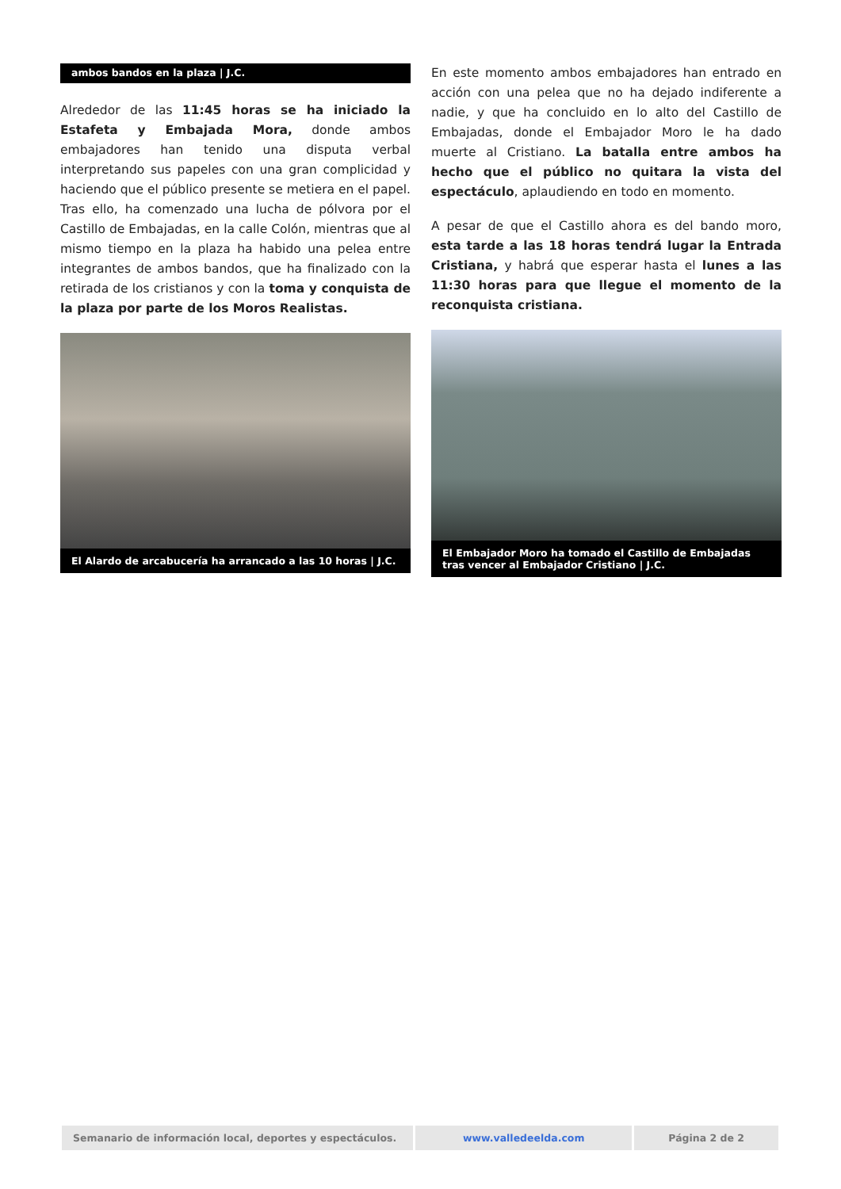ambos bandos en la plaza | J.C.
Alrededor de las 11:45 horas se ha iniciado la Estafeta y Embajada Mora, donde ambos embajadores han tenido una disputa verbal interpretando sus papeles con una gran complicidad y haciendo que el público presente se metiera en el papel. Tras ello, ha comenzado una lucha de pólvora por el Castillo de Embajadas, en la calle Colón, mientras que al mismo tiempo en la plaza ha habido una pelea entre integrantes de ambos bandos, que ha finalizado con la retirada de los cristianos y con la toma y conquista de la plaza por parte de los Moros Realistas.
El Alardo de arcabucería ha arrancado a las 10 horas | J.C.
En este momento ambos embajadores han entrado en acción con una pelea que no ha dejado indiferente a nadie, y que ha concluido en lo alto del Castillo de Embajadas, donde el Embajador Moro le ha dado muerte al Cristiano. La batalla entre ambos ha hecho que el público no quitara la vista del espectáculo, aplaudiendo en todo en momento.
A pesar de que el Castillo ahora es del bando moro, esta tarde a las 18 horas tendrá lugar la Entrada Cristiana, y habrá que esperar hasta el lunes a las 11:30 horas para que llegue el momento de la reconquista cristiana.
El Embajador Moro ha tomado el Castillo de Embajadas tras vencer al Embajador Cristiano | J.C.
Semanario de información local, deportes y espectáculos.
www.valledeelda.com Página 2 de 2